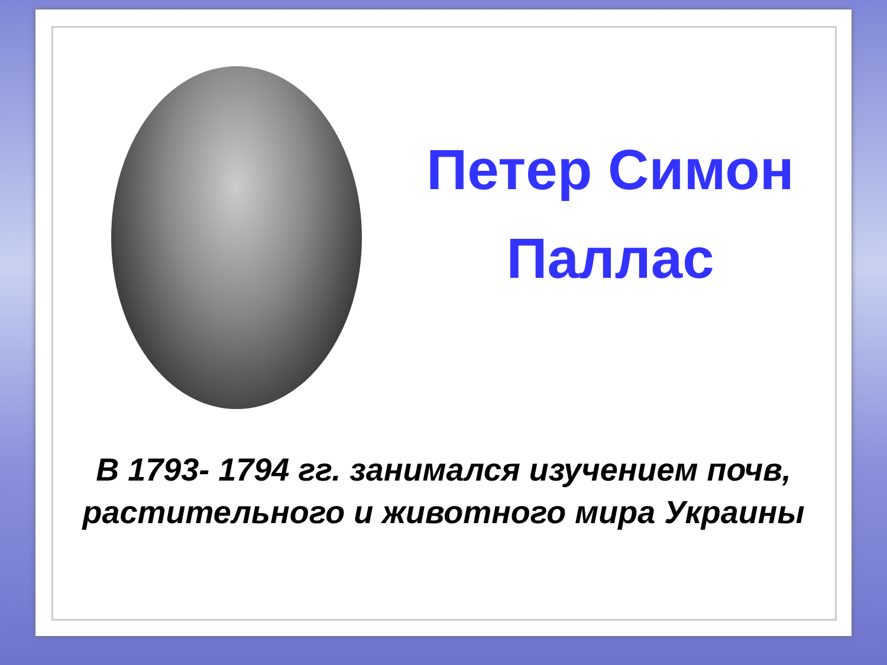Петер Симон
Паллас
В 1793- 1794 гг. занимался изучением почв,
растительного и животного мира Украины